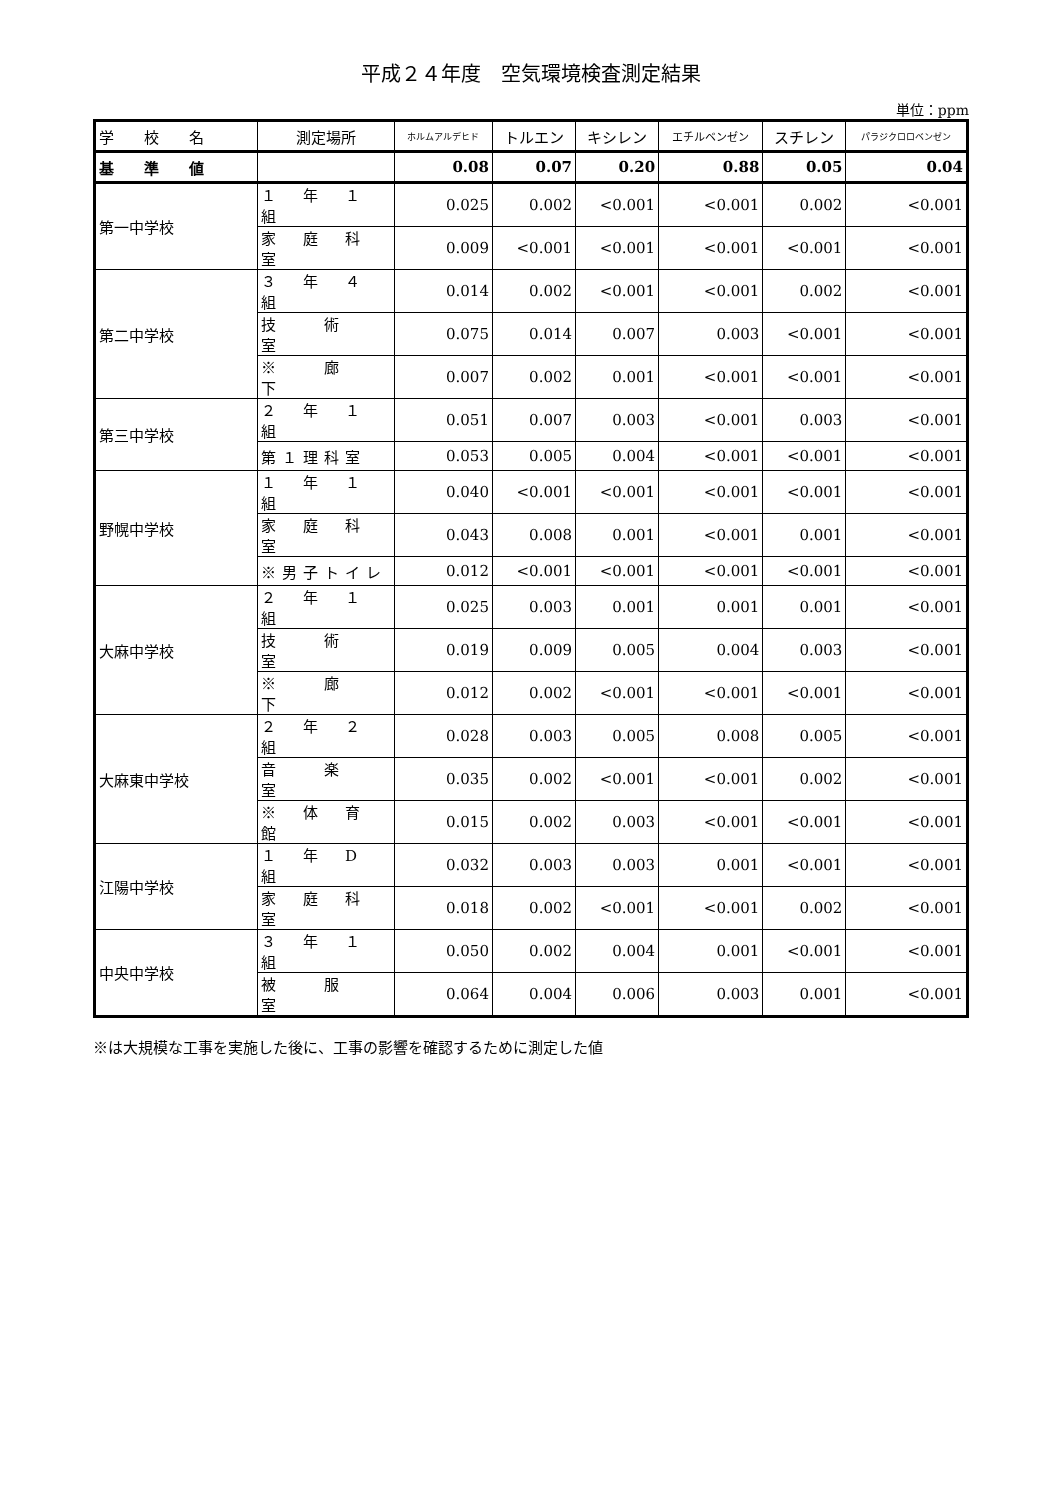平成２４年度　空気環境検査測定結果
単位：ppm
| 学 校 名 | 測定場所 | ホルムアルデヒド | トルエン | キシレン | エチルベンゼン | スチレン | パラジクロロベンゼン |
| --- | --- | --- | --- | --- | --- | --- | --- |
| 基 準 値 | | 0.08 | 0.07 | 0.20 | 0.88 | 0.05 | 0.04 |
| 第一中学校 | １ 年 １ 組 | 0.025 | 0.002 | <0.001 | <0.001 | 0.002 | <0.001 |
| | 家 庭 科 室 | 0.009 | <0.001 | <0.001 | <0.001 | <0.001 | <0.001 |
| 第二中学校 | ３ 年 ４ 組 | 0.014 | 0.002 | <0.001 | <0.001 | 0.002 | <0.001 |
| | 技 術 室 | 0.075 | 0.014 | 0.007 | 0.003 | <0.001 | <0.001 |
| | ※ 廊 下 | 0.007 | 0.002 | 0.001 | <0.001 | <0.001 | <0.001 |
| 第三中学校 | ２ 年 １ 組 | 0.051 | 0.007 | 0.003 | <0.001 | 0.003 | <0.001 |
| | 第１理科室 | 0.053 | 0.005 | 0.004 | <0.001 | <0.001 | <0.001 |
| 野幌中学校 | １ 年 １ 組 | 0.040 | <0.001 | <0.001 | <0.001 | <0.001 | <0.001 |
| | 家 庭 科 室 | 0.043 | 0.008 | 0.001 | <0.001 | 0.001 | <0.001 |
| | ※男子トイレ | 0.012 | <0.001 | <0.001 | <0.001 | <0.001 | <0.001 |
| 大麻中学校 | ２ 年 １ 組 | 0.025 | 0.003 | 0.001 | 0.001 | 0.001 | <0.001 |
| | 技 術 室 | 0.019 | 0.009 | 0.005 | 0.004 | 0.003 | <0.001 |
| | ※ 廊 下 | 0.012 | 0.002 | <0.001 | <0.001 | <0.001 | <0.001 |
| 大麻東中学校 | ２ 年 ２ 組 | 0.028 | 0.003 | 0.005 | 0.008 | 0.005 | <0.001 |
| | 音 楽 室 | 0.035 | 0.002 | <0.001 | <0.001 | 0.002 | <0.001 |
| | ※ 体 育 館 | 0.015 | 0.002 | 0.003 | <0.001 | <0.001 | <0.001 |
| 江陽中学校 | １ 年 D 組 | 0.032 | 0.003 | 0.003 | 0.001 | <0.001 | <0.001 |
| | 家 庭 科 室 | 0.018 | 0.002 | <0.001 | <0.001 | 0.002 | <0.001 |
| 中央中学校 | ３ 年 １ 組 | 0.050 | 0.002 | 0.004 | 0.001 | <0.001 | <0.001 |
| | 被 服 室 | 0.064 | 0.004 | 0.006 | 0.003 | 0.001 | <0.001 |
※は大規模な工事を実施した後に、工事の影響を確認するために測定した値